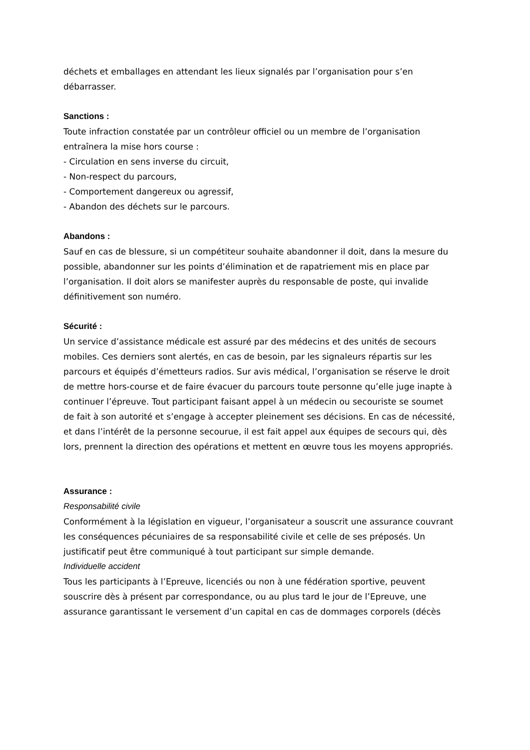déchets et emballages en attendant les lieux signalés par l’organisation pour s’en débarrasser.
Sanctions :
Toute infraction constatée par un contrôleur officiel ou un membre de l’organisation entraînera la mise hors course :
- Circulation en sens inverse du circuit,
- Non-respect du parcours,
- Comportement dangereux ou agressif,
- Abandon des déchets sur le parcours.
Abandons :
Sauf en cas de blessure, si un compétiteur souhaite abandonner il doit, dans la mesure du possible, abandonner sur les points d’élimination et de rapatriement mis en place par l’organisation. Il doit alors se manifester auprès du responsable de poste, qui invalide définitivement son numéro.
Sécurité :
Un service d’assistance médicale est assuré par des médecins et des unités de secours mobiles. Ces derniers sont alertés, en cas de besoin, par les signaleurs répartis sur les parcours et équipés d’émetteurs radios. Sur avis médical, l’organisation se réserve le droit de mettre hors-course et de faire évacuer du parcours toute personne qu’elle juge inapte à continuer l’épreuve. Tout participant faisant appel à un médecin ou secouriste se soumet de fait à son autorité et s’engage à accepter pleinement ses décisions. En cas de nécessité, et dans l’intérêt de la personne secourue, il est fait appel aux équipes de secours qui, dès lors, prennent la direction des opérations et mettent en œuvre tous les moyens appropriés.
Assurance :
Responsabilité civile
Conformément à la législation en vigueur, l’organisateur a souscrit une assurance couvrant les conséquences pécuniaires de sa responsabilité civile et celle de ses préposés. Un justificatif peut être communiqué à tout participant sur simple demande.
Individuelle accident
Tous les participants à l’Epreuve, licenciés ou non à une fédération sportive, peuvent souscrire dès à présent par correspondance, ou au plus tard le jour de l’Epreuve, une assurance garantissant le versement d’un capital en cas de dommages corporels (décès